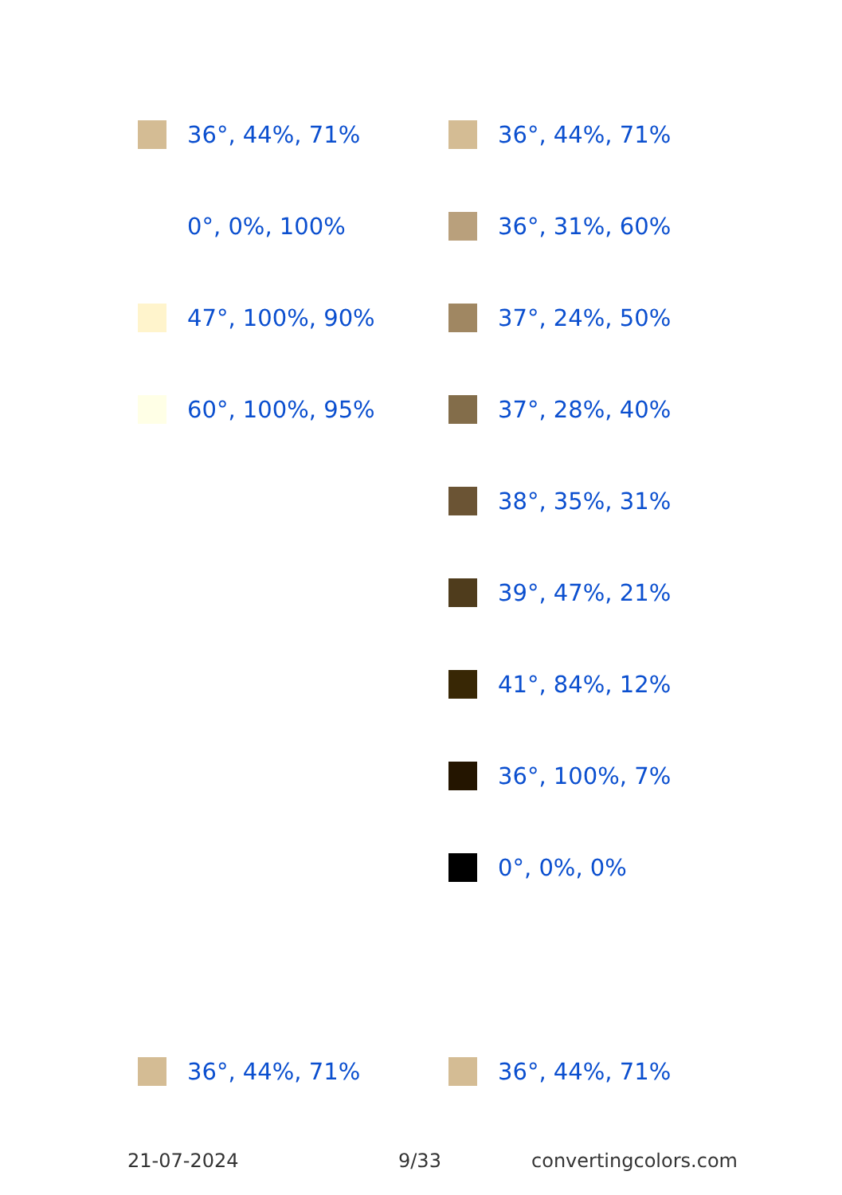36°, 44%, 71% 36°, 44%, 71%
0°, 0%, 100% 36°, 31%, 60%
47°, 100%, 90% 37°, 24%, 50%
60°, 100%, 95% 37°, 28%, 40%
38°, 35%, 31%
39°, 47%, 21%
41°, 84%, 12%
36°, 100%, 7%
0°, 0%, 0%
36°, 44%, 71% 36°, 44%, 71%
21-07-2024 9/33 convertingcolors.com